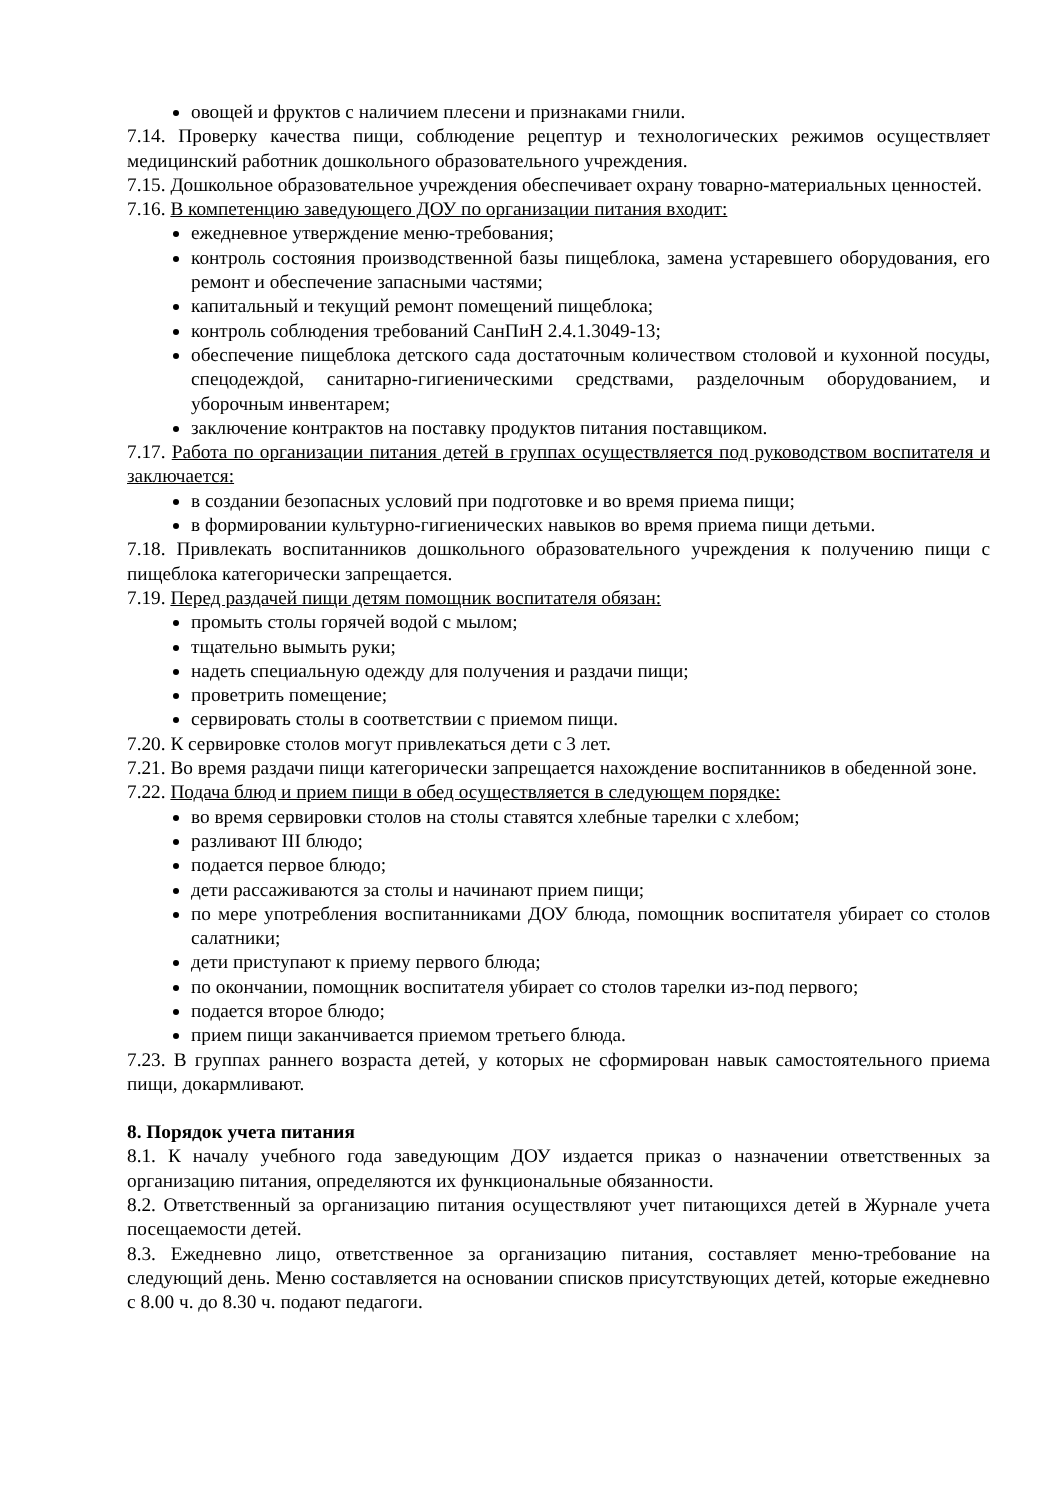овощей и фруктов с наличием плесени и признаками гнили.
7.14. Проверку качества пищи, соблюдение рецептур и технологических режимов осуществляет медицинский работник дошкольного образовательного учреждения.
7.15. Дошкольное образовательное учреждения обеспечивает охрану товарно-материальных ценностей.
7.16. В компетенцию заведующего ДОУ по организации питания входит:
ежедневное утверждение меню-требования;
контроль состояния производственной базы пищеблока, замена устаревшего оборудования, его ремонт и обеспечение запасными частями;
капитальный и текущий ремонт помещений пищеблока;
контроль соблюдения требований СанПиН 2.4.1.3049-13;
обеспечение пищеблока детского сада достаточным количеством столовой и кухонной посуды, спецодеждой, санитарно-гигиеническими средствами, разделочным оборудованием, и уборочным инвентарем;
заключение контрактов на поставку продуктов питания поставщиком.
7.17. Работа по организации питания детей в группах осуществляется под руководством воспитателя и заключается:
в создании безопасных условий при подготовке и во время приема пищи;
в формировании культурно-гигиенических навыков во время приема пищи детьми.
7.18. Привлекать воспитанников дошкольного образовательного учреждения к получению пищи с пищеблока категорически запрещается.
7.19. Перед раздачей пищи детям помощник воспитателя обязан:
промыть столы горячей водой с мылом;
тщательно вымыть руки;
надеть специальную одежду для получения и раздачи пищи;
проветрить помещение;
сервировать столы в соответствии с приемом пищи.
7.20. К сервировке столов могут привлекаться дети с 3 лет.
7.21. Во время раздачи пищи категорически запрещается нахождение воспитанников в обеденной зоне.
7.22. Подача блюд и прием пищи в обед осуществляется в следующем порядке:
во время сервировки столов на столы ставятся хлебные тарелки с хлебом;
разливают III блюдо;
подается первое блюдо;
дети рассаживаются за столы и начинают прием пищи;
по мере употребления воспитанниками ДОУ блюда, помощник воспитателя убирает со столов салатники;
дети приступают к приему первого блюда;
по окончании, помощник воспитателя убирает со столов тарелки из-под первого;
подается второе блюдо;
прием пищи заканчивается приемом третьего блюда.
7.23. В группах раннего возраста детей, у которых не сформирован навык самостоятельного приема пищи, докармливают.
8. Порядок учета питания
8.1. К началу учебного года заведующим ДОУ издается приказ о назначении ответственных за организацию питания, определяются их функциональные обязанности.
8.2. Ответственный за организацию питания осуществляют учет питающихся детей в Журнале учета посещаемости детей.
8.3. Ежедневно лицо, ответственное за организацию питания, составляет меню-требование на следующий день. Меню составляется на основании списков присутствующих детей, которые ежедневно с 8.00 ч. до 8.30 ч. подают педагоги.